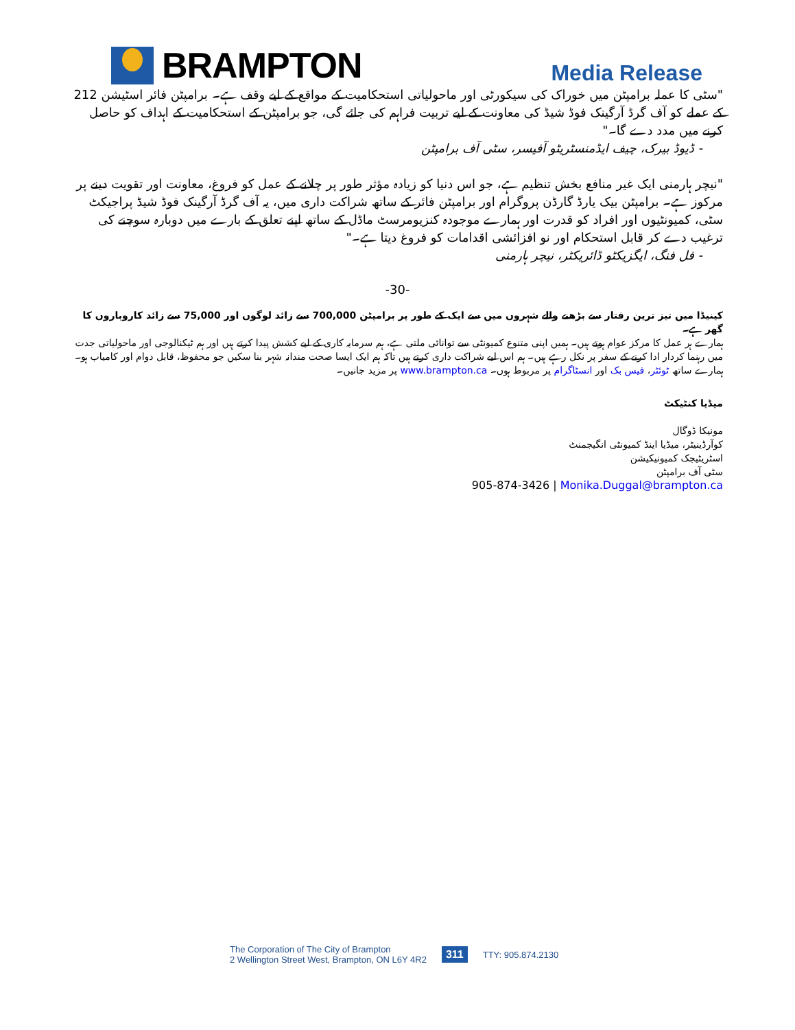BRAMPTON
Media Release
"سٹی کا عملہ برامپٹن میں خوراک کی سیکورٹی اور ماحولیاتی استحکامیت کے مواقع کے لیے وقف ہے۔ برامپٹن فائر اسٹیشن 212 کے عملے کو آف گرڈ آرگینک فوڈ شیڈ کی معاونت کے لیے تربیت فراہم کی جائے گی، جو برامپٹن کے استحکامیت کے اہداف کو حاصل کرنے میں مدد دے گا۔"
- ڈیوڈ بیرک، چیف ایڈمنسٹریٹو آفیسر، سٹی آف برامپٹن
"نیچر ہارمنی ایک غیر منافع بخش تنظیم ہے، جو اس دنیا کو زیادہ مؤثر طور پر چلانے کے عمل کو فروغ، معاونت اور تقویت دینے پر مرکوز ہے۔ برامپٹن بیک یارڈ گارڈن پروگرام اور برامپٹن فائر کے ساتھ شراکت داری میں، یہ آف گرڈ آرگینک فوڈ شیڈ پراجیکٹ سٹی، کمیونٹیوں اور افراد کو قدرت اور ہمارے موجودہ کنزیومرسٹ ماڈل کے ساتھ اپنے تعلق کے بارے میں دوبارہ سوچنے کی ترغیب دے کر قابل استحکام اور نو افزائشی اقدامات کو فروغ دیتا ہے۔"
- فل فنگ، ایگزیکٹو ڈائریکٹر، نیچر ہارمنی
-30-
کینیڈا میں تیز ترین رفتار سے بڑھنے والے شہروں میں سے ایک کے طور پر برامپٹن 700,000 سے زائد لوگوں اور 75,000 سے زائد کاروباروں کا گھر ہے۔
ہمارے ہر عمل کا مرکز عوام ہوتے ہیں۔ ہمیں اپنی متنوع کمیونٹی سے توانائی ملتی ہے، ہم سرمایہ کاری کے لیے کشش پیدا کرتے ہیں اور ہم ٹیکنالوجی اور ماحولیاتی جدت میں رہنما کردار ادا کرنے کے سفر پر نکل رہے ہیں۔ ہم اس لیے شراکت داری کرتے ہیں تاکہ ہم ایک ایسا صحت مندانہ شہر بنا سکیں جو محفوظ، قابل دوام اور کامیاب ہو۔ ہمارے ساتھ ٹوئٹر، فیس بک اور انسٹاگرام پر مربوط ہوں۔ www.brampton.ca پر مزید جانیں۔
میڈیا کنٹیکٹ
مونیکا ڈوگال
کوآرڈینیٹر، میڈیا اینڈ کمیونٹی انگیجمنٹ
اسٹریٹیجک کمیونیکیشن
سٹی آف برامپٹن
905-874-3426 | Monika.Duggal@brampton.ca
The Corporation of The City of Brampton
2 Wellington Street West, Brampton, ON L6Y 4R2
311
TTY: 905.874.2130